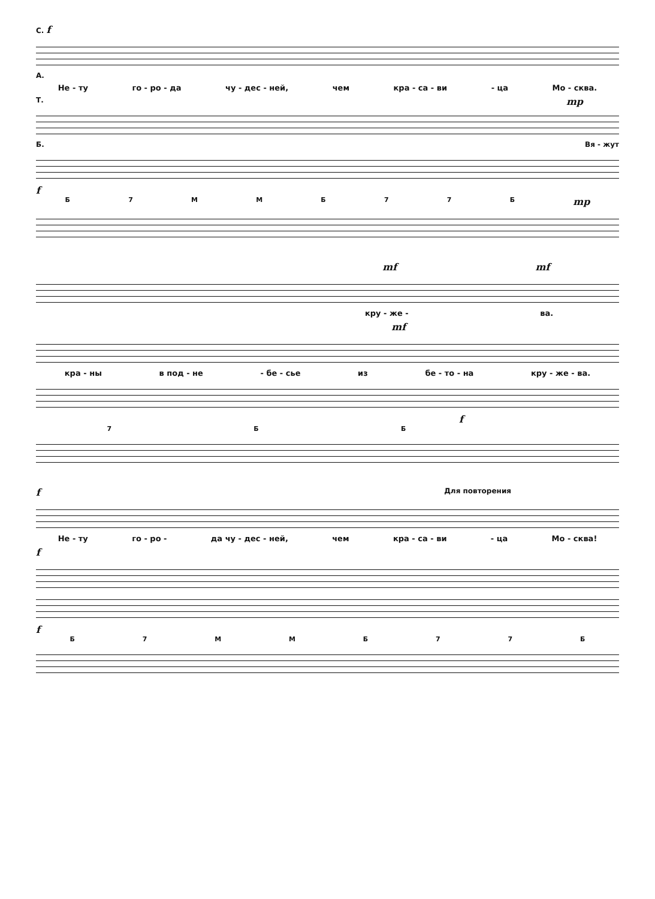С. f
А.
Не - ту го - ро - да чу - дес - ней, чем кра - са - ви - ца Мо - сква.
Т. mp
Б. Вя - жут
f
Б 7 ММБ 77 Б mp
mf mf
кру - же - ва.
mf
кра - ны в под - не - бе - сье из бе - то - на кру - же - ва.
f
7 ББ
f Для повторения
Не - ту го - ро - да чу - дес - ней, чем кра - са - ви - ца Мо - сква!
f
f
Б 7 ММБ 77 Б